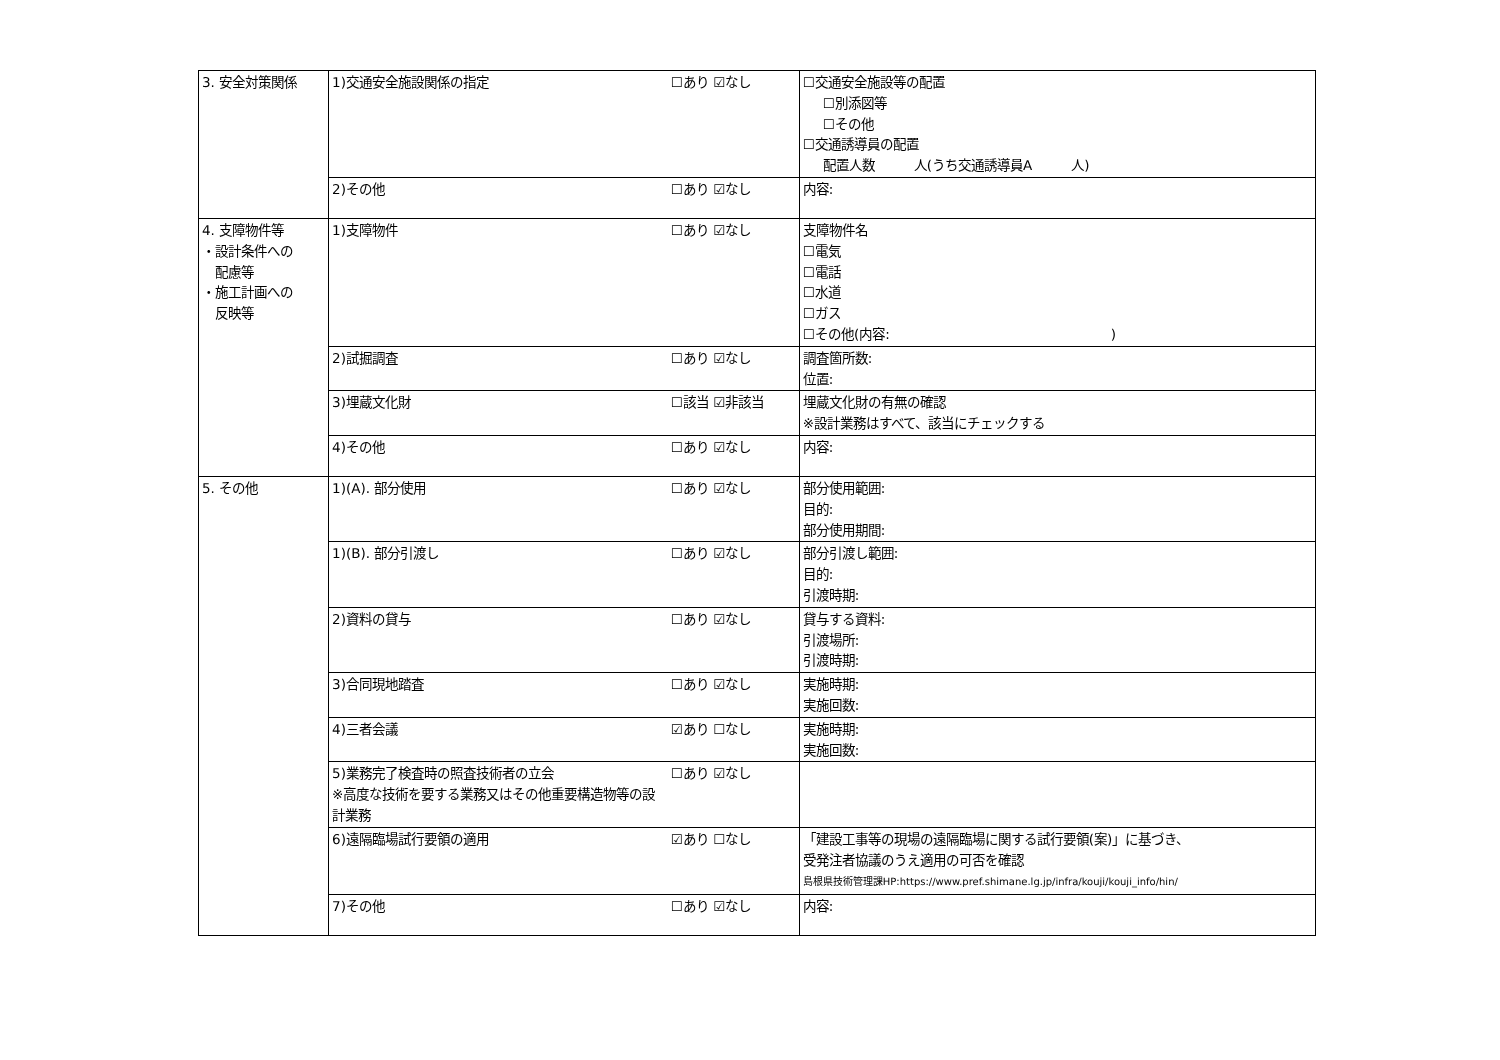| 3. 安全対策関係 | 1)交通安全施設関係の指定 | ☐あり ☑なし | ☐交通安全施設等の配置 ☐別添図等 ☐その他 ☐交通誘導員の配置 配置人数 人(うち交通誘導員A 人) |
| | 2)その他 | ☐あり ☑なし | 内容: |
| 4. 支障物件等 ・設計条件への 配慮等 ・施工計画への 反映等 | 1)支障物件 | ☐あり ☑なし | 支障物件名 ☐電気 ☐電話 ☐水道 ☐ガス ☐その他(内容: ) |
| | 2)試掘調査 | ☐あり ☑なし | 調査箇所数: 位置: |
| | 3)埋蔵文化財 | ☐該当 ☑非該当 | 埋蔵文化財の有無の確認 ※設計業務はすべて、該当にチェックする |
| | 4)その他 | ☐あり ☑なし | 内容: |
| 5. その他 | 1)(A). 部分使用 | ☐あり ☑なし | 部分使用範囲: 目的: 部分使用期間: |
| | 1)(B). 部分引渡し | ☐あり ☑なし | 部分引渡し範囲: 目的: 引渡時期: |
| | 2)資料の貸与 | ☐あり ☑なし | 貸与する資料: 引渡場所: 引渡時期: |
| | 3)合同現地踏査 | ☐あり ☑なし | 実施時期: 実施回数: |
| | 4)三者会議 | ☑あり ☐なし | 実施時期: 実施回数: |
| | 5)業務完了検査時の照査技術者の立会 ※高度な技術を要する業務又はその他重要構造物等の設計業務 | ☐あり ☑なし | |
| | 6)遠隔臨場試行要領の適用 | ☑あり ☐なし | 「建設工事等の現場の遠隔臨場に関する試行要領(案)」に基づき、 受発注者協議のうえ適用の可否を確認 島根県技術管理課HP:https://www.pref.shimane.lg.jp/infra/kouji/kouji_info/hin/ |
| | 7)その他 | ☐あり ☑なし | 内容: |